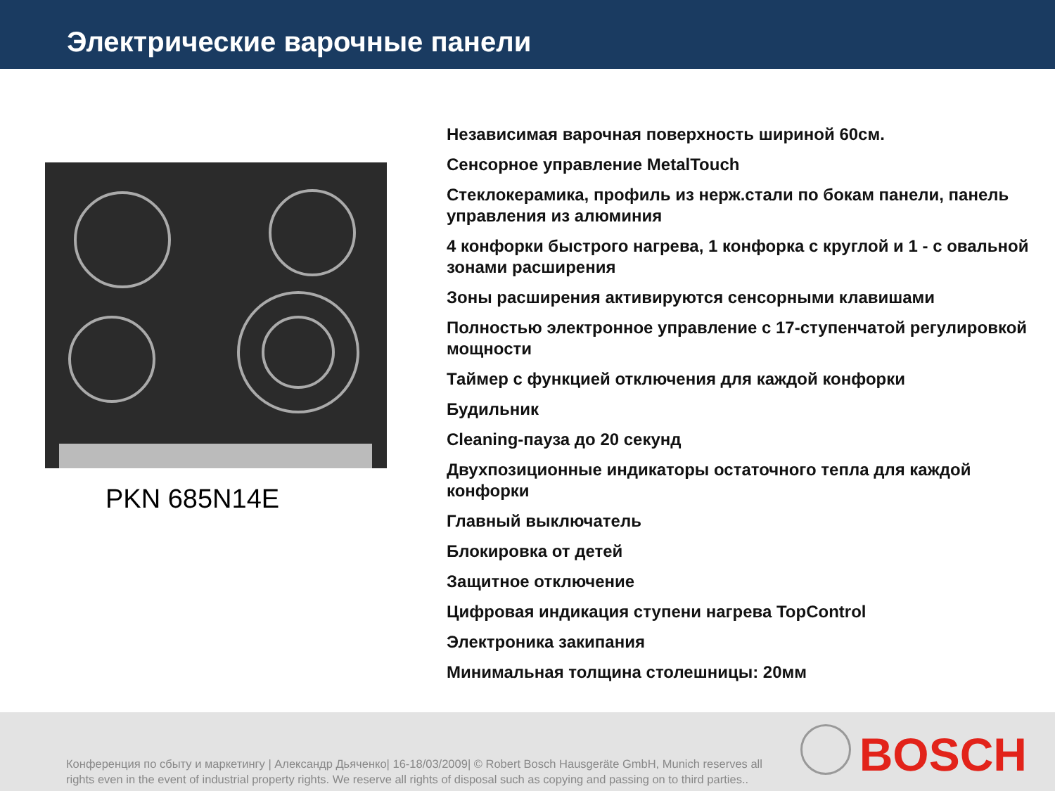Электрические варочные панели
PKN 685N14E
Независимая варочная поверхность шириной 60см.
Сенсорное управление MetalTouch
Стеклокерамика, профиль из нерж.стали по бокам панели, панель управления из алюминия
4 конфорки быстрого нагрева, 1 конфорка с круглой и 1 - с овальной зонами расширения
Зоны расширения активируются сенсорными клавишами
Полностью электронное управление с 17-ступенчатой регулировкой мощности
Таймер с функцией отключения для каждой конфорки
Будильник
Cleaning-пауза до 20 секунд
Двухпозиционные индикаторы остаточного тепла для каждой конфорки
Главный выключатель
Блокировка от детей
Защитное отключение
Цифровая индикация ступени нагрева TopControl
Электроника закипания
Минимальная толщина столешницы: 20мм
Конференция по сбыту и маркетингу | Александр Дьяченко| 16-18/03/2009| © Robert Bosch Hausgeräte GmbH, Munich reserves all rights even in the event of industrial property rights. We reserve all rights of disposal such as copying and passing on to third parties..
BOSCH